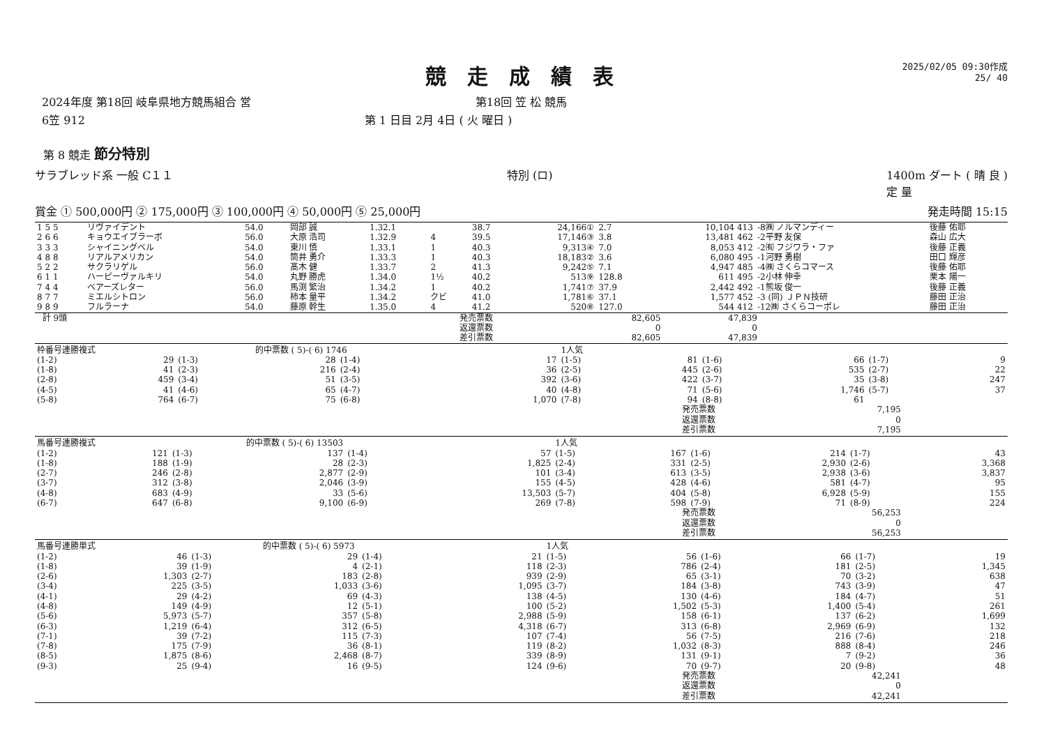競走成績表
2025/02/05 09:30作成
25/ 40
2024年度 第18回 岐阜県地方競馬組合 営 第18回 笠 松 競馬
6笠 912 第 1 日目 2月 4日 ( 火 曜日 )
第 8 競走 節分特別
サラブレッド系 一般 C１１ 特別 (ロ) 1400m ダート ( 晴 良 )
定 量
賞金 ① 500,000円 ② 175,000円 ③ 100,000円 ④ 50,000円 ⑤ 25,000円 発走時間 15:15
| 1 5 5 | リヴァイデント | 54.0 | 岡部 誠 | 1.32.1 | | 38.7 | 24,166① | 2.7 | 10,104 413 | -8㈱ ノルマンディー | 後藤 佑耶 |
| 2 6 6 | キョウエイブラーボ | 56.0 | 大原 浩司 | 1.32.9 | 4 | 39.5 | 17,146③ | 3.8 | 13,481 462 | -2平野 友保 | 森山 広大 |
| 3 3 3 | シャイニングベル | 54.0 | 東川 慎 | 1.33.1 | 1 | 40.3 | 9,313④ | 7.0 | 8,053 412 | -2㈲ フジワラ・ファ | 後藤 正義 |
| 4 8 8 | リアルアメリカン | 54.0 | 筒井 勇介 | 1.33.3 | 1 | 40.3 | 18,183② | 3.6 | 6,080 495 | -1河野 勇樹 | 田口 輝彦 |
| 5 2 2 | サクラリゲル | 56.0 | 髙木 健 | 1.33.7 | 2 | 41.3 | 9,242⑤ | 7.1 | 4,947 485 | -4㈱ さくらコマース | 後藤 佑耶 |
| 6 1 1 | ハーピーヴァルキリ | 54.0 | 丸野 勝虎 | 1.34.0 | 1½ | 40.2 | 513⑨ | 128.8 | 611 495 | -2小林 伸幸 | 栗本 陽一 |
| 7 4 4 | ベアーズレター | 56.0 | 馬渕 繁治 | 1.34.2 | 1 | 40.2 | 1,741⑦ | 37.9 | 2,442 492 | -1熊坂 俊一 | 後藤 正義 |
| 8 7 7 | ミエルシトロン | 56.0 | 柿本 量平 | 1.34.2 | クビ | 41.0 | 1,781⑥ | 37.1 | 1,577 452 | -3 (同) ＪＰＮ技研 | 藤田 正治 |
| 9 8 9 | フルラーナ | 54.0 | 藤原 幹生 | 1.35.0 | 4 | 41.2 | 520⑧ | 127.0 | 544 412 | -12㈱ さくらコーポレ | 藤田 正治 |
| 計 9頭 | 発売票数 | 82,605 | 47,839 | |
| | 返還票数 | 0 | 0 | |
| | 差引票数 | 82,605 | 47,839 | |
| 枠番号連勝複式 | | | 的中票数 ( 5)-( 6) 1746 | | | 1人気 | | | | | |
| (1-2) | 29 | (1-3) | 28 | (1-4) | 17 | (1-5) | 81 | (1-6) | 66 | (1-7) | 9 |
| (1-8) | 41 | (2-3) | 216 | (2-4) | 36 | (2-5) | 445 | (2-6) | 535 | (2-7) | 22 |
| (2-8) | 459 | (3-4) | 51 | (3-5) | 392 | (3-6) | 422 | (3-7) | 35 | (3-8) | 247 |
| (4-5) | 41 | (4-6) | 65 | (4-7) | 40 | (4-8) | 71 | (5-6) | 1,746 | (5-7) | 37 |
| (5-8) | 764 | (6-7) | 75 | (6-8) | 1,070 | (7-8) | 94 | (8-8) | 61 | | |
| 発売票数 | 7,195 |
| 返還票数 | 0 |
| 差引票数 | 7,195 |
| 馬番号連勝複式 | | | 的中票数 ( 5)-( 6) 13503 | | | 1人気 | | | | | |
| (1-2) | 121 | (1-3) | 137 | (1-4) | 57 | (1-5) | 167 | (1-6) | 214 | (1-7) | 43 |
| (1-8) | 188 | (1-9) | 28 | (2-3) | 1,825 | (2-4) | 331 | (2-5) | 2,930 | (2-6) | 3,368 |
| (2-7) | 246 | (2-8) | 2,877 | (2-9) | 101 | (3-4) | 613 | (3-5) | 2,938 | (3-6) | 3,837 |
| (3-7) | 312 | (3-8) | 2,046 | (3-9) | 155 | (4-5) | 428 | (4-6) | 581 | (4-7) | 95 |
| (4-8) | 683 | (4-9) | 33 | (5-6) | 13,503 | (5-7) | 404 | (5-8) | 6,928 | (5-9) | 155 |
| (6-7) | 647 | (6-8) | 9,100 | (6-9) | 269 | (7-8) | 598 | (7-9) | 71 | (8-9) | 224 |
| 発売票数 | 56,253 |
| 返還票数 | 0 |
| 差引票数 | 56,253 |
| 馬番号連勝単式 | | | 的中票数 ( 5)-( 6) 5973 | | | 1人気 | | | | | |
| (1-2) | 46 | (1-3) | 29 | (1-4) | 21 | (1-5) | 56 | (1-6) | 66 | (1-7) | 19 |
| (1-8) | 39 | (1-9) | 4 | (2-1) | 118 | (2-3) | 786 | (2-4) | 181 | (2-5) | 1,345 |
| (2-6) | 1,303 | (2-7) | 183 | (2-8) | 939 | (2-9) | 65 | (3-1) | 70 | (3-2) | 638 |
| (3-4) | 225 | (3-5) | 1,033 | (3-6) | 1,095 | (3-7) | 184 | (3-8) | 743 | (3-9) | 47 |
| (4-1) | 29 | (4-2) | 69 | (4-3) | 138 | (4-5) | 130 | (4-6) | 184 | (4-7) | 51 |
| (4-8) | 149 | (4-9) | 12 | (5-1) | 100 | (5-2) | 1,502 | (5-3) | 1,400 | (5-4) | 261 |
| (5-6) | 5,973 | (5-7) | 357 | (5-8) | 2,988 | (5-9) | 158 | (6-1) | 137 | (6-2) | 1,699 |
| (6-3) | 1,219 | (6-4) | 312 | (6-5) | 4,318 | (6-7) | 313 | (6-8) | 2,969 | (6-9) | 132 |
| (7-1) | 39 | (7-2) | 115 | (7-3) | 107 | (7-4) | 56 | (7-5) | 216 | (7-6) | 218 |
| (7-8) | 175 | (7-9) | 36 | (8-1) | 119 | (8-2) | 1,032 | (8-3) | 888 | (8-4) | 246 |
| (8-5) | 1,875 | (8-6) | 2,468 | (8-7) | 339 | (8-9) | 131 | (9-1) | 7 | (9-2) | 36 |
| (9-3) | 25 | (9-4) | 16 | (9-5) | 124 | (9-6) | 70 | (9-7) | 20 | (9-8) | 48 |
| 発売票数 | 42,241 |
| 返還票数 | 0 |
| 差引票数 | 42,241 |